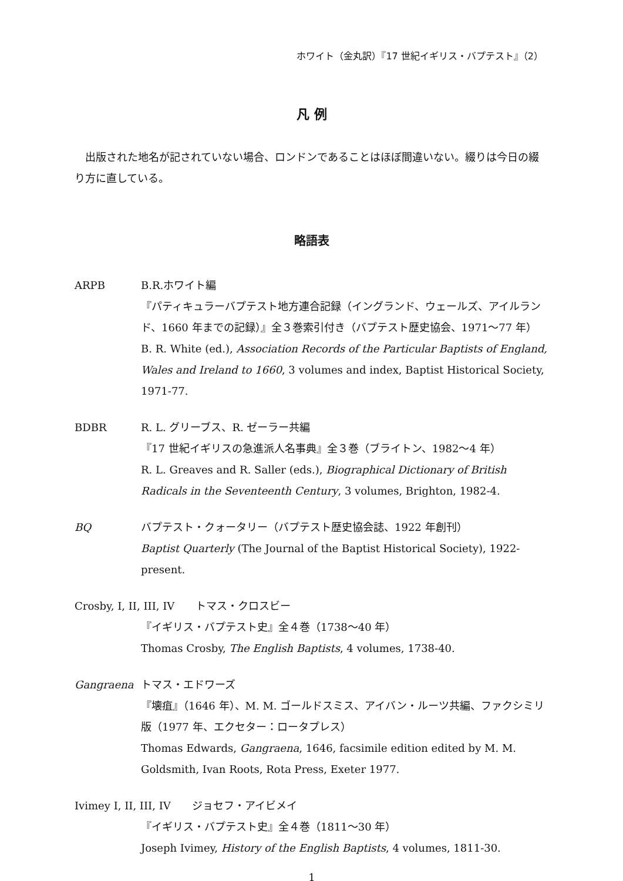ホワイト（金丸訳）『17 世紀イギリス・バプテスト』（2）
凡 例
出版された地名が記されていない場合、ロンドンであることはほぼ間違いない。綴りは今日の綴り方に直している。
略語表
ARPB B.R.ホワイト編
『パティキュラーバプテスト地方連合記録（イングランド、ウェールズ、アイルランド、1660 年までの記録）』全３巻索引付き（バプテスト歴史協会、1971〜77 年）
B. R. White (ed.), Association Records of the Particular Baptists of England, Wales and Ireland to 1660, 3 volumes and index, Baptist Historical Society, 1971-77.
BDBR R. L. グリーブス、R. ゼーラー共編
『17 世紀イギリスの急進派人名事典』全３巻（ブライトン、1982〜4 年）
R. L. Greaves and R. Saller (eds.), Biographical Dictionary of British Radicals in the Seventeenth Century, 3 volumes, Brighton, 1982-4.
BQ バプテスト・クォータリー（バプテスト歴史協会誌、1922 年創刊）
Baptist Quarterly (The Journal of the Baptist Historical Society), 1922-present.
Crosby, I, II, III, IV　　トマス・クロスビー
『イギリス・バプテスト史』全４巻（1738〜40 年）
Thomas Crosby, The English Baptists, 4 volumes, 1738-40.
Gangraena トマス・エドワーズ
『壊疽』（1646 年）、M. M. ゴールドスミス、アイバン・ルーツ共編、ファクシミリ版（1977 年、エクセター：ロータプレス）
Thomas Edwards, Gangraena, 1646, facsimile edition edited by M. M. Goldsmith, Ivan Roots, Rota Press, Exeter 1977.
Ivimey I, II, III, IV　　ジョセフ・アイビメイ
『イギリス・バプテスト史』全４巻（1811〜30 年）
Joseph Ivimey, History of the English Baptists, 4 volumes, 1811-30.
1